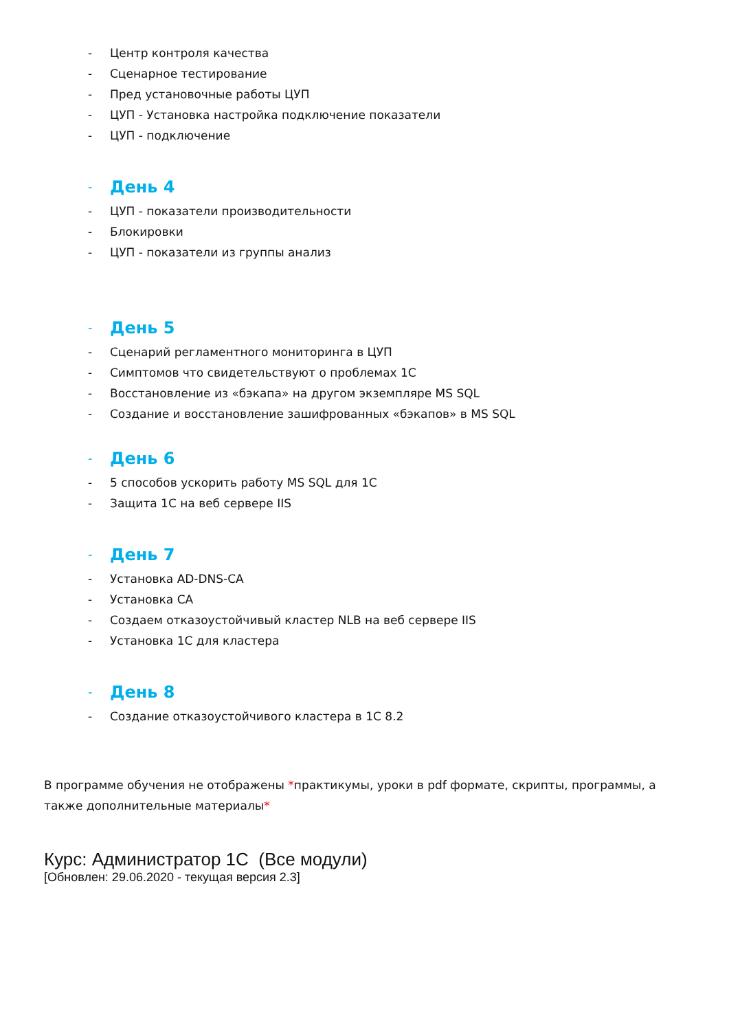- Центр контроля качества
- Сценарное тестирование
- Пред установочные работы ЦУП
- ЦУП - Установка настройка подключение показатели
- ЦУП - подключение
- День 4
- ЦУП - показатели производительности
- Блокировки
- ЦУП - показатели из группы анализ
- День 5
- Сценарий регламентного мониторинга в ЦУП
- Симптомов что свидетельствуют о проблемах 1С
- Восстановление из «бэкапа» на другом экземпляре MS SQL
- Создание и восстановление зашифрованных «бэкапов» в MS SQL
- День 6
- 5 способов ускорить работу MS SQL для 1С
- Защита 1С на веб сервере IIS
- День 7
- Установка AD-DNS-CA
- Установка CA
- Создаем отказоустойчивый кластер NLB на веб сервере IIS
- Установка 1С для кластера
- День 8
- Создание отказоустойчивого кластера в 1С 8.2
В программе обучения не отображены *практикумы, уроки в pdf формате, скрипты, программы, а также дополнительные материалы*
Курс: Администратор 1С (Все модули)
[Обновлен: 29.06.2020 - текущая версия 2.3]